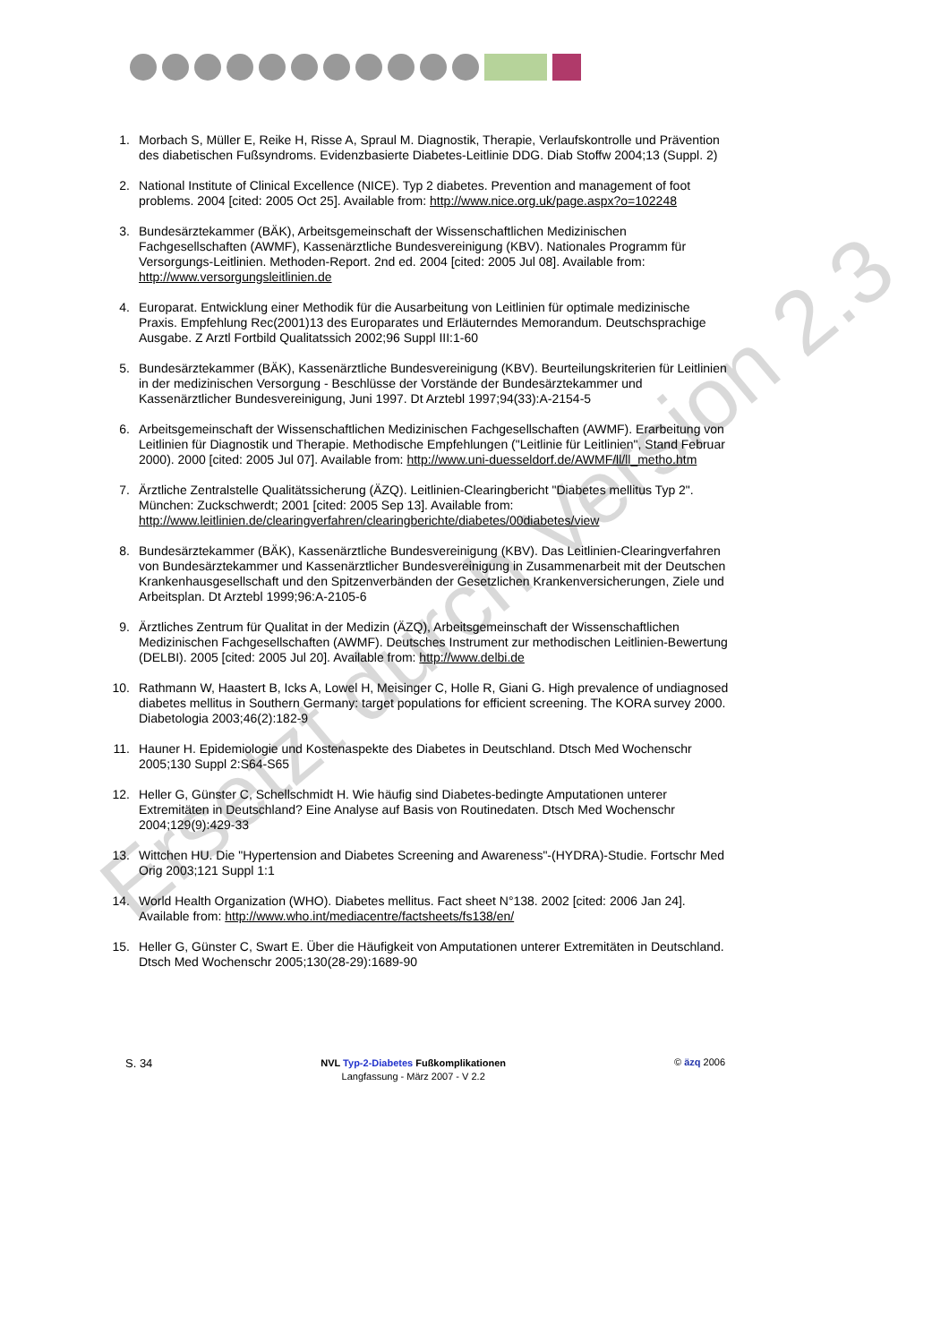1. Morbach S, Müller E, Reike H, Risse A, Spraul M. Diagnostik, Therapie, Verlaufskontrolle und Prävention des diabetischen Fußsyndroms. Evidenzbasierte Diabetes-Leitlinie DDG. Diab Stoffw 2004;13 (Suppl. 2)
2. National Institute of Clinical Excellence (NICE). Typ 2 diabetes. Prevention and management of foot problems. 2004 [cited: 2005 Oct 25]. Available from: http://www.nice.org.uk/page.aspx?o=102248
3. Bundesärztekammer (BÄK), Arbeitsgemeinschaft der Wissenschaftlichen Medizinischen Fachgesellschaften (AWMF), Kassenärztliche Bundesvereinigung (KBV). Nationales Programm für Versorgungs-Leitlinien. Methoden-Report. 2nd ed. 2004 [cited: 2005 Jul 08]. Available from: http://www.versorgungsleitlinien.de
4. Europarat. Entwicklung einer Methodik für die Ausarbeitung von Leitlinien für optimale medizinische Praxis. Empfehlung Rec(2001)13 des Europarates und Erläuterndes Memorandum. Deutschsprachige Ausgabe. Z Arztl Fortbild Qualitatssich 2002;96 Suppl III:1-60
5. Bundesärztekammer (BÄK), Kassenärztliche Bundesvereinigung (KBV). Beurteilungskriterien für Leitlinien in der medizinischen Versorgung - Beschlüsse der Vorstände der Bundesärztekammer und Kassenärztlicher Bundesvereinigung, Juni 1997. Dt Arztebl 1997;94(33):A-2154-5
6. Arbeitsgemeinschaft der Wissenschaftlichen Medizinischen Fachgesellschaften (AWMF). Erarbeitung von Leitlinien für Diagnostik und Therapie. Methodische Empfehlungen ("Leitlinie für Leitlinien", Stand Februar 2000). 2000 [cited: 2005 Jul 07]. Available from: http://www.uni-duesseldorf.de/AWMF/ll/ll_metho.htm
7. Ärztliche Zentralstelle Qualitätssicherung (ÄZQ). Leitlinien-Clearingbericht "Diabetes mellitus Typ 2". München: Zuckschwerdt; 2001 [cited: 2005 Sep 13]. Available from: http://www.leitlinien.de/clearingverfahren/clearingberichte/diabetes/00diabetes/view
8. Bundesärztekammer (BÄK), Kassenärztliche Bundesvereinigung (KBV). Das Leitlinien-Clearingverfahren von Bundesärztekammer und Kassenärztlicher Bundesvereinigung in Zusammenarbeit mit der Deutschen Krankenhausgesellschaft und den Spitzenverbänden der Gesetzlichen Krankenversicherungen, Ziele und Arbeitsplan. Dt Arztebl 1999;96:A-2105-6
9. Ärztliches Zentrum für Qualitat in der Medizin (ÄZQ), Arbeitsgemeinschaft der Wissenschaftlichen Medizinischen Fachgesellschaften (AWMF). Deutsches Instrument zur methodischen Leitlinien-Bewertung (DELBI). 2005 [cited: 2005 Jul 20]. Available from: http://www.delbi.de
10. Rathmann W, Haastert B, Icks A, Lowel H, Meisinger C, Holle R, Giani G. High prevalence of undiagnosed diabetes mellitus in Southern Germany: target populations for efficient screening. The KORA survey 2000. Diabetologia 2003;46(2):182-9
11. Hauner H. Epidemiologie und Kostenaspekte des Diabetes in Deutschland. Dtsch Med Wochenschr 2005;130 Suppl 2:S64-S65
12. Heller G, Günster C, Schellschmidt H. Wie häufig sind Diabetes-bedingte Amputationen unterer Extremitäten in Deutschland? Eine Analyse auf Basis von Routinedaten. Dtsch Med Wochenschr 2004;129(9):429-33
13. Wittchen HU. Die "Hypertension and Diabetes Screening and Awareness"-(HYDRA)-Studie. Fortschr Med Orig 2003;121 Suppl 1:1
14. World Health Organization (WHO). Diabetes mellitus. Fact sheet N°138. 2002 [cited: 2006 Jan 24]. Available from: http://www.who.int/mediacentre/factsheets/fs138/en/
15. Heller G, Günster C, Swart E. Über die Häufigkeit von Amputationen unterer Extremitäten in Deutschland. Dtsch Med Wochenschr 2005;130(28-29):1689-90
Ersetzt durch Version 2.3
S. 34
NVL Typ-2-Diabetes Fußkomplikationen
Langfassung - März 2007 - V 2.2
© äzq 2006